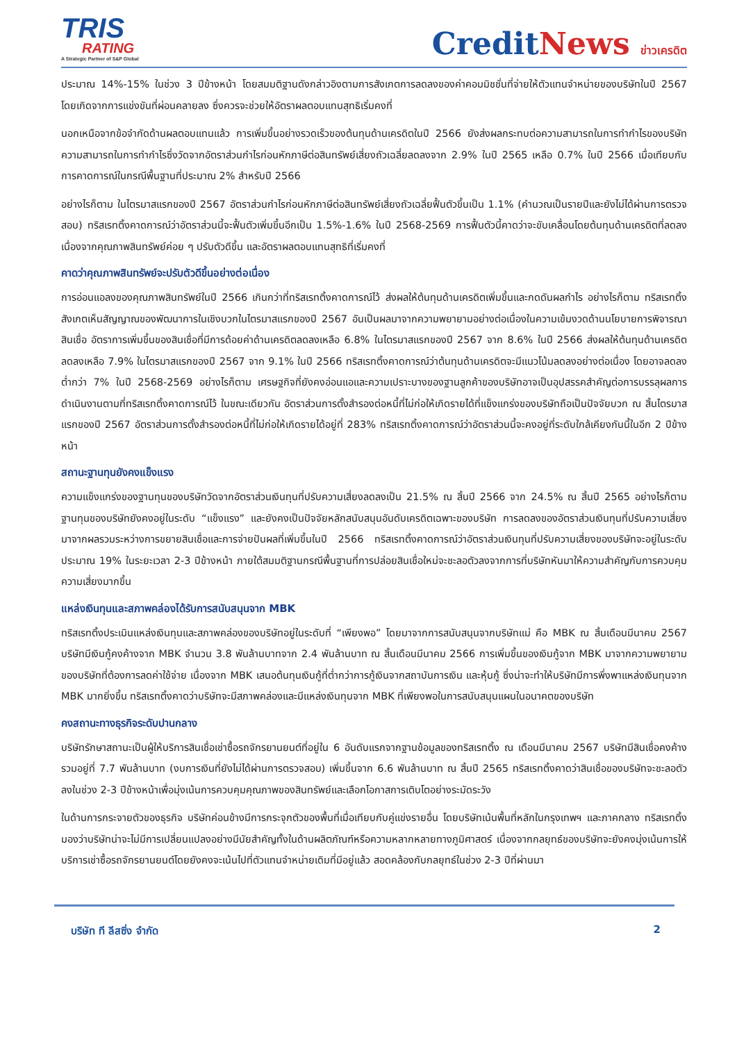TRIS
RATING
A Strategic Partner of S&P Global
CreditNews ข่าวเครดิต
ประมาณ 14%-15% ในช่วง 3 ปีข้างหน้า โดยสมมติฐานดังกล่าวอิงตามการสังเกตการลดลงของค่าคอมมิชชั่นที่จ่ายให้ตัวแทนจำหน่ายของบริษัทในปี 2567 โดยเกิดจากการแข่งขันที่ผ่อนคลายลง ซึ่งควรจะช่วยให้อัตราผลตอบแทนสุทธิเริ่มคงที่
นอกเหนือจากข้อจำกัดด้านผลตอบแทนแล้ว การเพิ่มขึ้นอย่างรวดเร็วของต้นทุนด้านเครดิตในปี 2566 ยังส่งผลกระทบต่อความสามารถในการทำกำไรของบริษัท ความสามารถในการทำกำไรซึ่งวัดจากอัตราส่วนกำไรก่อนหักภาษีต่อสินทรัพย์เสี่ยงถัวเฉลี่ยลดลงจาก 2.9% ในปี 2565 เหลือ 0.7% ในปี 2566 เมื่อเทียบกับการคาดการณ์ในกรณีพื้นฐานที่ประมาณ 2% สำหรับปี 2566
อย่างไรก็ตาม ในไตรมาสแรกของปี 2567 อัตราส่วนกำไรก่อนหักภาษีต่อสินทรัพย์เสี่ยงถัวเฉลี่ยฟื้นตัวขึ้นเป็น 1.1% (คำนวณเป็นรายปีและยังไม่ได้ผ่านการตรวจสอบ) ทริสเรทติ้งคาดการณ์ว่าอัตราส่วนนี้จะฟื้นตัวเพิ่มขึ้นอีกเป็น 1.5%-1.6% ในปี 2568-2569 การฟื้นตัวนี้คาดว่าจะขับเคลื่อนโดยต้นทุนด้านเครดิตที่ลดลง เนื่องจากคุณภาพสินทรัพย์ค่อย ๆ ปรับตัวดีขึ้น และอัตราผลตอบแทนสุทธิที่เริ่มคงที่
คาดว่าคุณภาพสินทรัพย์จะปรับตัวดีขึ้นอย่างต่อเนื่อง
การอ่อนแอลงของคุณภาพสินทรัพย์ในปี 2566 เกินกว่าที่ทริสเรทติ้งคาดการณ์ไว้ ส่งผลให้ต้นทุนด้านเครดิตเพิ่มขึ้นและกดดันผลกำไร อย่างไรก็ตาม ทริสเรทติ้งสังเกตเห็นสัญญาณของพัฒนาการในเชิงบวกในไตรมาสแรกของปี 2567 อันเป็นผลมาจากความพยายามอย่างต่อเนื่องในความเข้มงวดด้านนโยบายการพิจารณาสินเชื่อ อัตราการเพิ่มขึ้นของสินเชื่อที่มีการด้อยค่าด้านเครดิตลดลงเหลือ 6.8% ในไตรมาสแรกของปี 2567 จาก 8.6% ในปี 2566 ส่งผลให้ต้นทุนด้านเครดิตลดลงเหลือ 7.9% ในไตรมาสแรกของปี 2567 จาก 9.1% ในปี 2566 ทริสเรทติ้งคาดการณ์ว่าต้นทุนด้านเครดิตจะมีแนวโน้มลดลงอย่างต่อเนื่อง โดยอาจลดลงต่ำกว่า 7% ในปี 2568-2569 อย่างไรก็ตาม เศรษฐกิจที่ยังคงอ่อนแอและความเปราะบางของฐานลูกค้าของบริษัทอาจเป็นอุปสรรคสำคัญต่อการบรรลุผลการดำเนินงานตามที่ทริสเรทติ้งคาดการณ์ไว้ ในขณะเดียวกัน อัตราส่วนการตั้งสำรองต่อหนี้ที่ไม่ก่อให้เกิดรายได้ที่แข็งแกร่งของบริษัทถือเป็นปัจจัยบวก ณ สิ้นไตรมาสแรกของปี 2567 อัตราส่วนการตั้งสำรองต่อหนี้ที่ไม่ก่อให้เกิดรายได้อยู่ที่ 283% ทริสเรทติ้งคาดการณ์ว่าอัตราส่วนนี้จะคงอยู่ที่ระดับใกล้เคียงกันนี้ในอีก 2 ปีข้างหน้า
สถานะฐานทุนยังคงแข็งแรง
ความแข็งแกร่งของฐานทุนของบริษัทวัดจากอัตราส่วนเงินทุนที่ปรับความเสี่ยงลดลงเป็น 21.5% ณ สิ้นปี 2566 จาก 24.5% ณ สิ้นปี 2565 อย่างไรก็ตาม ฐานทุนของบริษัทยังคงอยู่ในระดับ “แข็งแรง” และยังคงเป็นปัจจัยหลักสนับสนุนอันดับเครดิตเฉพาะของบริษัท การลดลงของอัตราส่วนเงินทุนที่ปรับความเสี่ยงมาจากผลรวมระหว่างการขยายสินเชื่อและการจ่ายปันผลที่เพิ่มขึ้นในปี 2566 ทริสเรทติ้งคาดการณ์ว่าอัตราส่วนเงินทุนที่ปรับความเสี่ยงของบริษัทจะอยู่ในระดับประมาณ 19% ในระยะเวลา 2-3 ปีข้างหน้า ภายใต้สมมติฐานกรณีพื้นฐานที่การปล่อยสินเชื่อใหม่จะชะลอตัวลงจากการที่บริษัทหันมาให้ความสำคัญกับการควบคุมความเสี่ยงมากขึ้น
แหล่งเงินทุนและสภาพคล่องได้รับการสนับสนุนจาก MBK
ทริสเรทติ้งประเมินแหล่งเงินทุนและสภาพคล่องของบริษัทอยู่ในระดับที่ “เพียงพอ” โดยมาจากการสนับสนุนจากบริษัทแม่ คือ MBK ณ สิ้นเดือนมีนาคม 2567 บริษัทมีเงินกู้คงค้างจาก MBK จำนวน 3.8 พันล้านบาทจาก 2.4 พันล้านบาท ณ สิ้นเดือนมีนาคม 2566 การเพิ่มขึ้นของเงินกู้จาก MBK มาจากความพยายามของบริษัทที่ต้องการลดค่าใช้จ่าย เนื่องจาก MBK เสนอต้นทุนเงินกู้ที่ต่ำกว่าการกู้เงินจากสถาบันการเงิน และหุ้นกู้ ซึ่งน่าจะทำให้บริษัทมีการพึ่งพาแหล่งเงินทุนจาก MBK มากยิ่งขึ้น ทริสเรทติ้งคาดว่าบริษัทจะมีสภาพคล่องและมีแหล่งเงินทุนจาก MBK ที่เพียงพอในการสนับสนุนแผนในอนาคตของบริษัท
คงสถานะทางธุรกิจระดับปานกลาง
บริษัทรักษาสถานะเป็นผู้ให้บริการสินเชื่อเช่าซื้อรถจักรยานยนต์ที่อยู่ใน 6 อันดับแรกจากฐานข้อมูลของทริสเรทติ้ง ณ เดือนมีนาคม 2567 บริษัทมีสินเชื่อคงค้างรวมอยู่ที่ 7.7 พันล้านบาท (งบการเงินที่ยังไม่ได้ผ่านการตรวจสอบ) เพิ่มขึ้นจาก 6.6 พันล้านบาท ณ สิ้นปี 2565 ทริสเรทติ้งคาดว่าสินเชื่อของบริษัทจะชะลอตัวลงในช่วง 2-3 ปีข้างหน้าเพื่อมุ่งเน้นการควบคุมคุณภาพของสินทรัพย์และเลือกโอกาสการเติบโตอย่างระมัดระวัง
ในด้านการกระจายตัวของธุรกิจ บริษัทค่อนข้างมีการกระจุกตัวของพื้นที่เมื่อเทียบกับคู่แข่งรายอื่น โดยบริษัทเน้นพื้นที่หลักในกรุงเทพฯ และภาคกลาง ทริสเรทติ้งมองว่าบริษัทน่าจะไม่มีการเปลี่ยนแปลงอย่างมีนัยสำคัญทั้งในด้านผลิตภัณฑ์หรือความหลากหลายทางภูมิศาสตร์ เนื่องจากกลยุทธ์ของบริษัทจะยังคงมุ่งเน้นการให้บริการเช่าซื้อรถจักรยานยนต์โดยยังคงจะเน้นไปที่ตัวแทนจำหน่ายเดิมที่มีอยู่แล้ว สอดคล้องกับกลยุทธ์ในช่วง 2-3 ปีที่ผ่านมา
บริษัท ที ลีสซิ่ง จำกัด 2